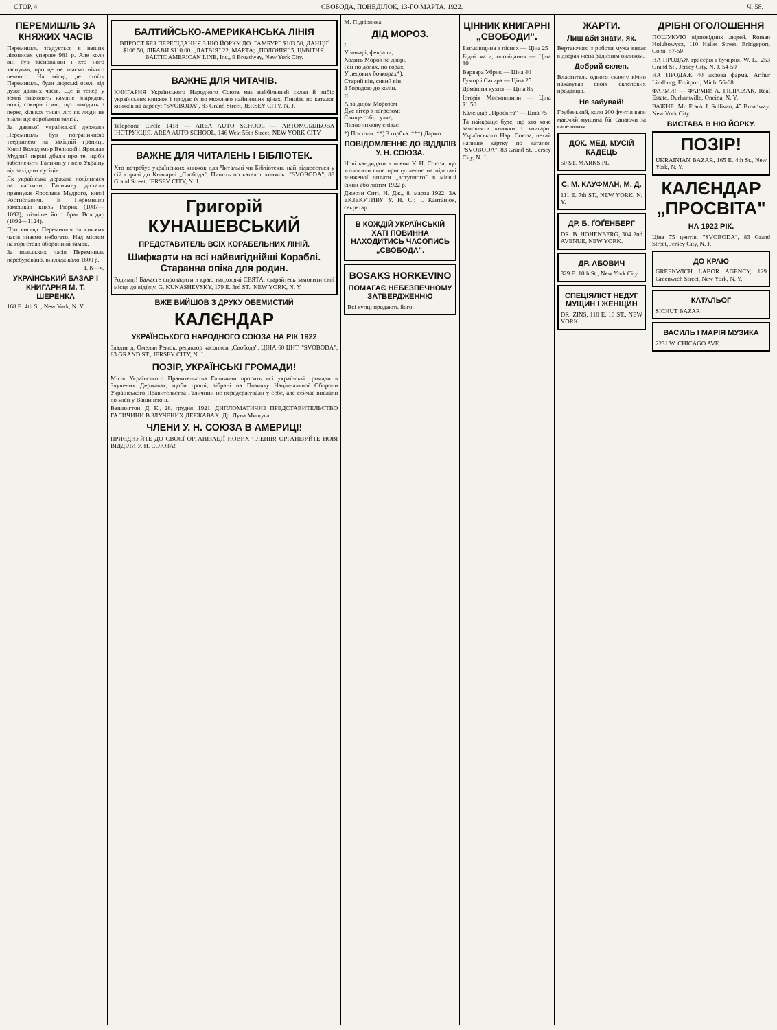СТОР. 4 СВОБОДА, ПОНЕДІЛОК, 13-ГО МАРТА, 1922. Ч. 58.
ПЕРЕМИШЛЬ ЗА КНЯЖИХ ЧАСІВ
Перемишль згадується в наших літописах уперше 981 р. Але коли він був заснований і хто його заснував, про це не знаємо нічого певного. На місці, де стоїть Перемишль, були людські оселі від дуже давних часів. Ще й тепер у землі знаходять камяне знаряддя, ножі, сокири і ин., що походять з перед кількох тисяч літ, як люди не знали ще обробляти заліза.
За давньої української держави Перемишль був пограничною твердинею на західній границі. Князі Володимир Великий і Ярослав Мудрий перші дбали про те, щоби забезпечити Галичину і всю Україну від західних сусідів.
Як українська держава поділилася на частини, Галичину дістали правнуки Ярослава Мудрого, князі Ростиславичі. В Перемишлі замешкав князь Рюрик (1087—1092), пізніше його брат Володар (1092—1124).
Про вигляд Перемишля за княжих часів знаємо небогато. Над містом на горі стояв оборонний замок.
За польських часів Перемишль перебудовано, вигляда коло 1600 р.
І. К—ч.
УКРАЇНСЬКИЙ БАЗАР І КНИГАРНЯ М. Т. ШЕРЕНКА
168 E. 4th St., New York, N. Y.
БАЛТИЙСЬКО-АМЕРИКАНСЬКА ЛІНІЯ
ВПРОСТ БЕЗ ПЕРЕСІДАННЯ З НЮ ЙОРКУ ДО: ГАМБУРГ $103.50, ДАНЦІҐ $106.50, ЛІБАВИ $110.00. „ЛАТВІЯ" 22. МАРТА; „ПОЛОНІЯ" 5. ЦЬВІТНЯ. BALTIC AMERICAN LINE, Inc., 9 Broadway, New York City.
ВАЖНЕ ДЛЯ ЧИТАЧІВ.
КНИГАРНЯ Українського Народного Союза має найбільший склад й вибір українських книжок і продає їх по можливо найнизших цінах. Пишіть по каталог книжок на адресу: "SVOBODA", 83 Grand Street, JERSEY CITY, N. J.
Telephone Circle 1418 — AREA AUTO SCHOOL — АВТОМОБІЛЬОВА ІНСТРУКЦІЯ. AREA AUTO SCHOOL, 146 West 56th Street, NEW YORK CITY
ВАЖНЕ ДЛЯ ЧИТАЛЕНЬ І БІБЛІОТЕК.
Хто потребує українських книжок для Читальні чи Бібліотеки, най віднесеться у сій справі до Книгарні „Свобода". Пишіть по каталог книжок: "SVOBODA", 83 Grand Street, JERSEY CITY, N. J.
Григорій КУНАШЕВСЬКИЙ
ПРЕДСТАВИТЕЛЬ ВСІХ КОРАБЕЛЬНИХ ЛІНІЙ.
Шифкарти на всі найвигіднійші Кораблі. Старанна опіка для родин.
Родимці! Бажаєте спровадити в краю надходячі СВЯТА, старайтесь замовити свої місця до відїзду. G. KUNASHEVSKY, 179 E. 3rd ST., NEW YORK, N. Y.
ВЖЕ ВИЙШОВ З ДРУКУ ОБЕМИСТИЙ
КАЛЄНДАР
УКРАЇНСЬКОГО НАРОДНОГО СОЮЗА НА РІК 1922
Зладив д. Омелян Ревюк, редактор часописи „Свобода". ЦІНА 60 ЦНТ. "SVOBODA", 83 GRAND ST., JERSEY CITY, N. J.
ПОЗІР, УКРАЇНСЬКІ ГРОМАДИ!
Місія Українського Правительства Галичини просить всі українські громади в Злучених Державах, щоби гроші, зібрані на Позичку Національної Оборони Українського Правительства Галичини не передержували у себе, але сейчас вислали до місії у Вашинґтоні.
Вашингтон, Д. К., 28. грудня, 1921. ДИПЛОМАТИЧНЕ ПРЕДСТАВИТЕЛЬСТВО ГАЛИЧИНИ В ЗЛУЧЕНИХ ДЕРЖАВАХ. Др. Луна Мишуга.
ЧЛЕНИ У. Н. СОЮЗА В АМЕРИЦІ!
ПРИЄДНУЙТЕ ДО СВОЄЇ ОРГАНІЗАЦІЇ НОВИХ ЧЛЕНІВ! ОРГАНІЗУЙТЕ НОВІ ВІДДІЛИ У. Н. СОЮЗА!
М. Підгірянка.
ДІД МОРОЗ.
I.
У январі, феврали,
Ходить Мороз по дворі,
Гей по долах, по горах,
У ледових бочкорах*).
Старий він, сивий він,
З бородою до колін.
II.
А за дідом Морозом
Дує вітер з погрозом;
Свище собі, гуляє,
Пісню зимову співає.
*) Постоли. **) З горбка. ***) Дармо.
ПОВІДОМЛЕННЄ ДО ВІДДІЛІВ У. Н. СОЮЗА.
Нові кандидати в члени У. Н. Союза, що зголосили своє приступленнє на підставі зниженої оплати „вступного" в місяці січни або лютім 1922 р.
Джерзи Ситі, Н. Дж., 8. марта 1922. ЗА ЕКЗЕКУТИВУ У. Н. С.: І. Кантанюк, секретар.
В КОЖДІЙ УКРАЇНСЬКІЙ ХАТІ ПОВИННА НАХОДИТИСЬ ЧАСОПИСЬ „СВОБОДА".
BOSAKS HORKEVINO
ПОМАГАЄ НЕБЕЗПЕЧНОМУ ЗАТВЕРДЖЕННЮ
Всі купці продають його.
ЦІННИК КНИГАРНІ „СВОБОДИ".
Батьківщина в піснях — Ціна 25
Бідні мати, оповідання — Ціна 10
Варвара Убрик — Ціна 40
Гумор і Сатира — Ціна 25
Домашня кухня — Ціна 85
Історія Московщини — Ціна $1.50
Календар „Просвіта" — Ціна 75
Та найкраще буде, що хто хоче замовляти книжки з книгарні Українського Нар. Союза, нехай напише картку по каталог. "SVOBODA", 83 Grand St., Jersey City, N. J.
ЖАРТИ.
Лиш аби знати, як.
Вертаючого з роботи мужа витає в дверах жена радісним окликом.
Добрий склеп.
Властитель одного склепу вічно накавував своїх склепових продавців.
Не забувай!
Грубенький, коло 200 фунтів ваги маючий мущина біг сапаючи за капелюхом.
ДОК. МЕД. МУСІЙ КАДЕЦЬ
50 ST. MARKS PL.
С. М. КАУФМАН, М. Д.
111 E. 7th ST., NEW YORK, N. Y.
ДР. Б. ҐОҐЕНБЕРГ
DR. B. HOHENBERG, 304 2nd AVENUE, NEW YORK.
ДР. АБОВИЧ
329 E. 10th St., New York City.
СПЕЦІЯЛІСТ НЕДУГ МУЩИН І ЖЕНЩИН
DR. ZINS, 110 E. 16 ST., NEW YORK
ДРІБНІ ОГОЛОШЕННЯ
ПОШУКУЮ відповідних людей. Roman Holubowycz, 110 Hallet Street, Bridgeport, Conn. 57-59
НА ПРОДАЖ гросерія і бучерня. W. L., 253 Grand St., Jersey City, N. J. 54-59
НА ПРОДАЖ 40 акрова фарма. Arthur Lindburg, Fruitport, Mich. 56-68
ФАРМИ! — ФАРМИ! A. FILIPCZAK, Real Estate, Durhamville, Oneida, N. Y.
ВАЖНЕ! Mr. Frank J. Sullivan, 45 Broadway, New York City.
ВИСТАВА В НЮ ЙОРКУ.
ПОЗІР!
UKRAINIAN BAZAR, 165 E. 4th St., New York, N. Y.
КАЛЄНДАР „ПРОСВІТА"
НА 1922 РІК.
Ціна 75 центів. "SVOBODA", 83 Grand Street, Jersey City, N. J.
ДО КРАЮ
GREENWICH LABOR AGENCY, 129 Greenwich Street, New York, N. Y.
КАТАЛЬОГ
SICHUT BAZAR
ВАСИЛЬ І МАРІЯ МУЗИКА
2231 W. CHICAGO AVE.